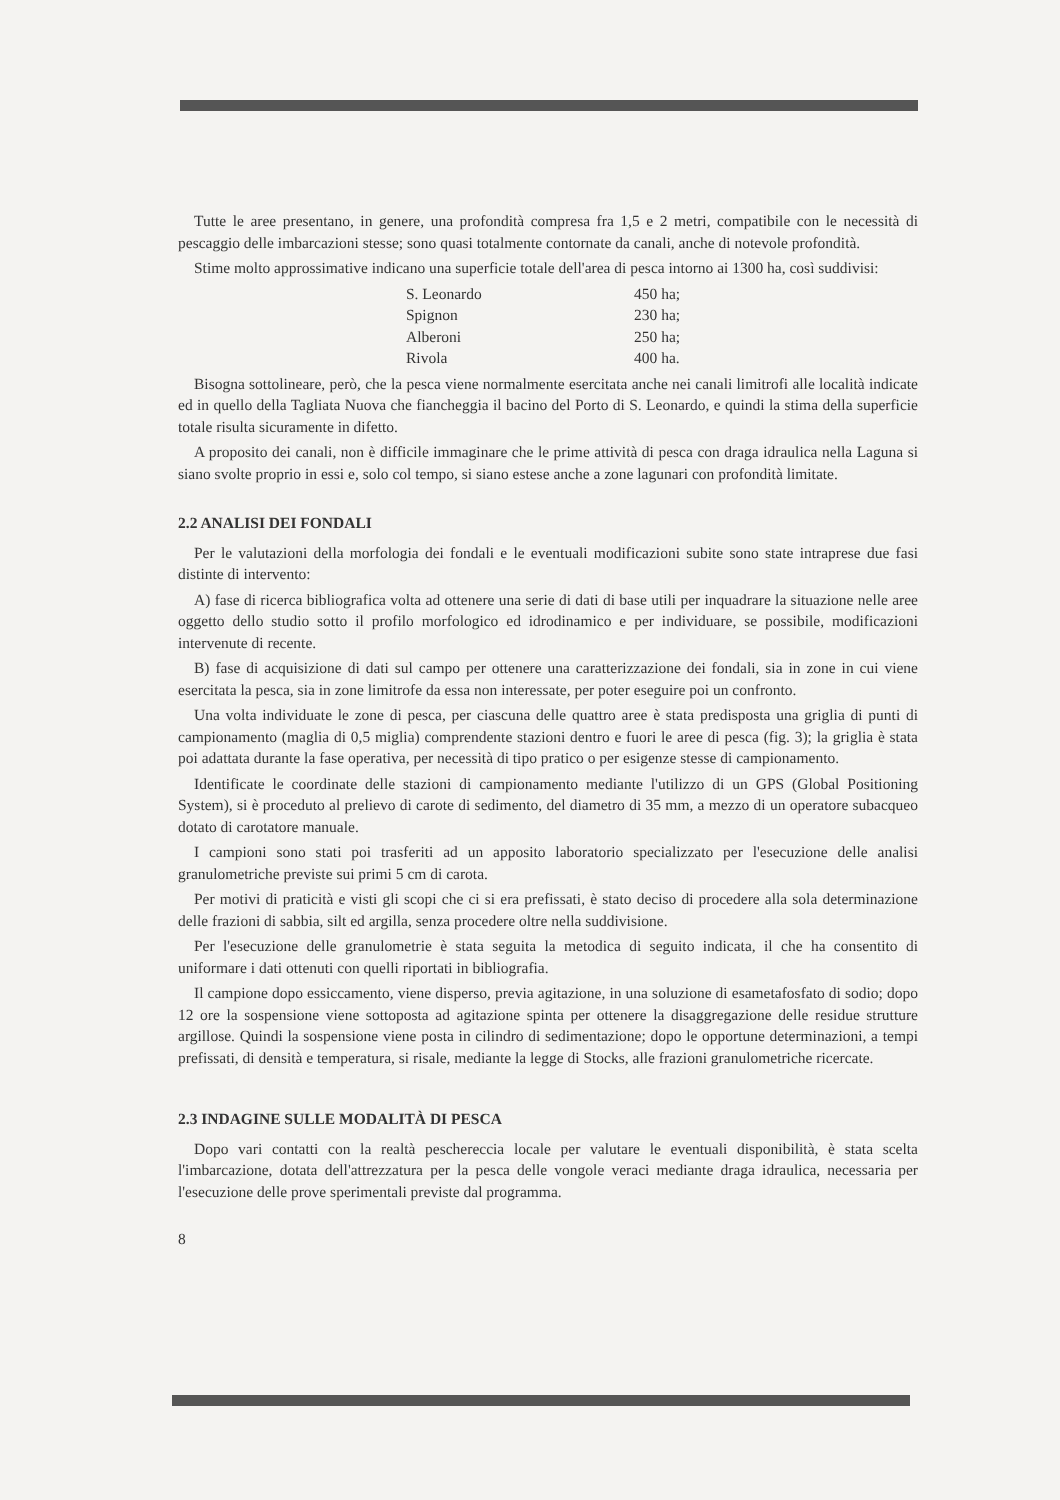Tutte le aree presentano, in genere, una profondità compresa fra 1,5 e 2 metri, compatibile con le necessità di pescaggio delle imbarcazioni stesse; sono quasi totalmente contornate da canali, anche di notevole profondità.
Stime molto approssimative indicano una superficie totale dell'area di pesca intorno ai 1300 ha, così suddivisi:
| S. Leonardo | 450 ha; |
| Spignon | 230 ha; |
| Alberoni | 250 ha; |
| Rivola | 400 ha. |
Bisogna sottolineare, però, che la pesca viene normalmente esercitata anche nei canali limitrofi alle località indicate ed in quello della Tagliata Nuova che fiancheggia il bacino del Porto di S. Leonardo, e quindi la stima della superficie totale risulta sicuramente in difetto.
A proposito dei canali, non è difficile immaginare che le prime attività di pesca con draga idraulica nella Laguna si siano svolte proprio in essi e, solo col tempo, si siano estese anche a zone lagunari con profondità limitate.
2.2 ANALISI DEI FONDALI
Per le valutazioni della morfologia dei fondali e le eventuali modificazioni subite sono state intraprese due fasi distinte di intervento:
A) fase di ricerca bibliografica volta ad ottenere una serie di dati di base utili per inquadrare la situazione nelle aree oggetto dello studio sotto il profilo morfologico ed idrodinamico e per individuare, se possibile, modificazioni intervenute di recente.
B) fase di acquisizione di dati sul campo per ottenere una caratterizzazione dei fondali, sia in zone in cui viene esercitata la pesca, sia in zone limitrofe da essa non interessate, per poter eseguire poi un confronto.
Una volta individuate le zone di pesca, per ciascuna delle quattro aree è stata predisposta una griglia di punti di campionamento (maglia di 0,5 miglia) comprendente stazioni dentro e fuori le aree di pesca (fig. 3); la griglia è stata poi adattata durante la fase operativa, per necessità di tipo pratico o per esigenze stesse di campionamento.
Identificate le coordinate delle stazioni di campionamento mediante l'utilizzo di un GPS (Global Positioning System), si è proceduto al prelievo di carote di sedimento, del diametro di 35 mm, a mezzo di un operatore subacqueo dotato di carotatore manuale.
I campioni sono stati poi trasferiti ad un apposito laboratorio specializzato per l'esecuzione delle analisi granulometriche previste sui primi 5 cm di carota.
Per motivi di praticità e visti gli scopi che ci si era prefissati, è stato deciso di procedere alla sola determinazione delle frazioni di sabbia, silt ed argilla, senza procedere oltre nella suddivisione.
Per l'esecuzione delle granulometrie è stata seguita la metodica di seguito indicata, il che ha consentito di uniformare i dati ottenuti con quelli riportati in bibliografia.
Il campione dopo essiccamento, viene disperso, previa agitazione, in una soluzione di esametafosfato di sodio; dopo 12 ore la sospensione viene sottoposta ad agitazione spinta per ottenere la disaggregazione delle residue strutture argillose. Quindi la sospensione viene posta in cilindro di sedimentazione; dopo le opportune determinazioni, a tempi prefissati, di densità e temperatura, si risale, mediante la legge di Stocks, alle frazioni granulometriche ricercate.
2.3 INDAGINE SULLE MODALITÀ DI PESCA
Dopo vari contatti con la realtà peschereccia locale per valutare le eventuali disponibilità, è stata scelta l'imbarcazione, dotata dell'attrezzatura per la pesca delle vongole veraci mediante draga idraulica, necessaria per l'esecuzione delle prove sperimentali previste dal programma.
8